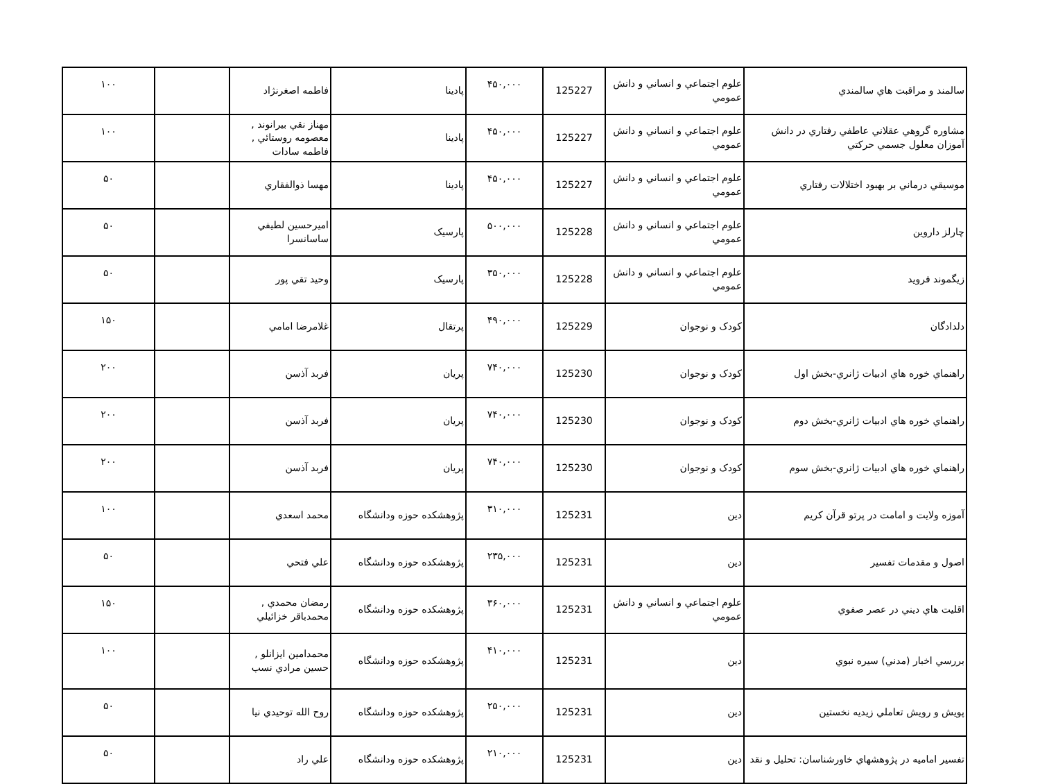| سالمند و مراقبت هاي سالمندي | علوم اجتماعي و انساني و دانش عمومي | 125227 | ۴۵۰,۰۰۰ | پادينا | فاطمه اصغرنژاد | | ۱۰۰ |
| مشاوره گروهي عقلاني عاطفي رفتاري در دانش آموزان معلول جسمي حركتي | علوم اجتماعي و انساني و دانش عمومي | 125227 | ۴۵۰,۰۰۰ | پادينا | مهناز نقي بيرانوند , معصومه روستائي , فاطمه سادات | | ۱۰۰ |
| موسيقي درماني بر بهبود اختلالات رفتاري | علوم اجتماعي و انساني و دانش عمومي | 125227 | ۴۵۰,۰۰۰ | پادينا | مهسا ذوالفقاري | | ۵۰ |
| چارلز داروين | علوم اجتماعي و انساني و دانش عمومي | 125228 | ۵۰۰,۰۰۰ | پارسيک | اميرحسين لطيفي ساسانسرا | | ۵۰ |
| زيگموند فرويد | علوم اجتماعي و انساني و دانش عمومي | 125228 | ۳۵۰,۰۰۰ | پارسيک | وحيد تقي پور | | ۵۰ |
| دلدادگان | کودک و نوجوان | 125229 | ۴۹۰,۰۰۰ | پرتقال | غلامرضا امامي | | ۱۵۰ |
| راهنماي خوره هاي ادبيات ژانري-بخش اول | کودک و نوجوان | 125230 | ۷۴۰,۰۰۰ | پريان | فربد آذسن | | ۲۰۰ |
| راهنماي خوره هاي ادبيات ژانري-بخش دوم | کودک و نوجوان | 125230 | ۷۴۰,۰۰۰ | پريان | فربد آذسن | | ۲۰۰ |
| راهنماي خوره هاي ادبيات ژانري-بخش سوم | کودک و نوجوان | 125230 | ۷۴۰,۰۰۰ | پريان | فربد آذسن | | ۲۰۰ |
| آموزه ولايت و امامت در پرتو قرآن كريم | دين | 125231 | ۳۱۰,۰۰۰ | پژوهشكده حوزه ودانشگاه | محمد اسعدي | | ۱۰۰ |
| اصول و مقدمات تفسير | دين | 125231 | ۲۳۵,۰۰۰ | پژوهشكده حوزه ودانشگاه | علي فتحي | | ۵۰ |
| اقليت هاي ديني در عصر صفوي | علوم اجتماعي و انساني و دانش عمومي | 125231 | ۳۶۰,۰۰۰ | پژوهشكده حوزه ودانشگاه | رمضان محمدي , محمدباقر خزائيلي | | ۱۵۰ |
| بررسي اخبار (مدني) سيره نبوي | دين | 125231 | ۴۱۰,۰۰۰ | پژوهشكده حوزه ودانشگاه | محمدامين ايزانلو , حسين مرادي نسب | | ۱۰۰ |
| پويش و رويش تعاملي زيديه نخستين | دين | 125231 | ۲۵۰,۰۰۰ | پژوهشكده حوزه ودانشگاه | روح الله توحيدي نيا | | ۵۰ |
| تفسير اماميه در پژوهشهاي خاورشناسان: تحليل و نقد | دين | 125231 | ۲۱۰,۰۰۰ | پژوهشكده حوزه ودانشگاه | علي راد | | ۵۰ |